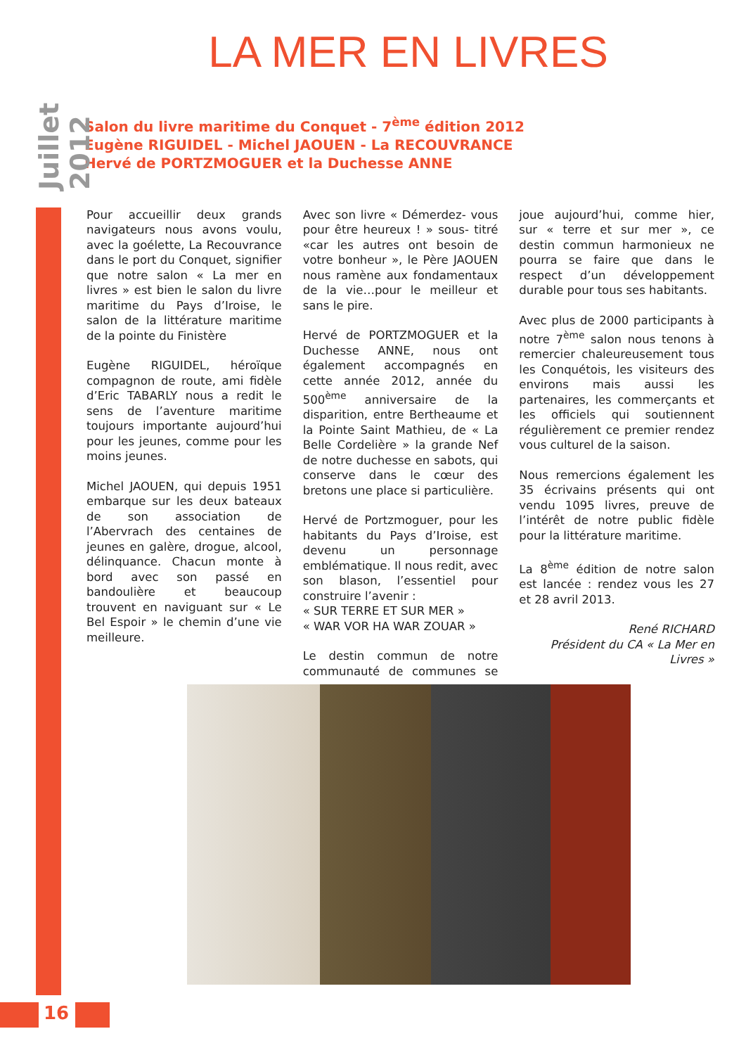Juillet 2012
LA MER EN LIVRES
Salon du livre maritime du Conquet - 7<sup>ème</sup> édition 2012
Eugène RIGUIDEL - Michel JAOUEN - La RECOUVRANCE
Hervé de PORTZMOGUER et la Duchesse ANNE
Pour accueillir deux grands navigateurs nous avons voulu, avec la goélette, La Recouvrance dans le port du Conquet, signifier que notre salon « La mer en livres » est bien le salon du livre maritime du Pays d’Iroise, le salon de la littérature maritime de la pointe du Finistère
Eugène RIGUIDEL, héroïque compagnon de route, ami fidèle d’Eric TABARLY nous a redit le sens de l’aventure maritime toujours importante aujourd’hui pour les jeunes, comme pour les moins jeunes.
Michel JAOUEN, qui depuis 1951 embarque sur les deux bateaux de son association de l’Abervrach des centaines de jeunes en galère, drogue, alcool, délinquance. Chacun monte à bord avec son passé en bandoulière et beaucoup trouvent en naviguant sur « Le Bel Espoir » le chemin d’une vie meilleure.
Avec son livre « Démerdez- vous pour être heureux ! » sous- titré «car les autres ont besoin de votre bonheur », le Père JAOUEN nous ramène aux fondamentaux de la vie…pour le meilleur et sans le pire.
Hervé de PORTZMOGUER et la Duchesse ANNE, nous ont également accompagnés en cette année 2012, année du 500<sup>ème</sup> anniversaire de la disparition, entre Bertheaume et la Pointe Saint Mathieu, de « La Belle Cordelière » la grande Nef de notre duchesse en sabots, qui conserve dans le cœur des bretons une place si particulière.
Hervé de Portzmoguer, pour les habitants du Pays d’Iroise, est devenu un personnage emblématique. Il nous redit, avec son blason, l’essentiel pour construire l’avenir :
« SUR TERRE ET SUR MER »
« WAR VOR HA WAR ZOUAR »
Le destin commun de notre communauté de communes se joue aujourd’hui, comme hier, sur « terre et sur mer », ce destin commun harmonieux ne pourra se faire que dans le respect d’un développement durable pour tous ses habitants.
Avec plus de 2000 participants à notre 7<sup>ème</sup> salon nous tenons à remercier chaleureusement tous les Conquétois, les visiteurs des environs mais aussi les partenaires, les commerçants et les officiels qui soutiennent régulièrement ce premier rendez vous culturel de la saison.
Nous remercions également les 35 écrivains présents qui ont vendu 1095 livres, preuve de l’intérêt de notre public fidèle pour la littérature maritime.
La 8<sup>ème</sup> édition de notre salon est lancée : rendez vous les 27 et 28 avril 2013.
René RICHARD
Président du CA « La Mer en Livres »
16